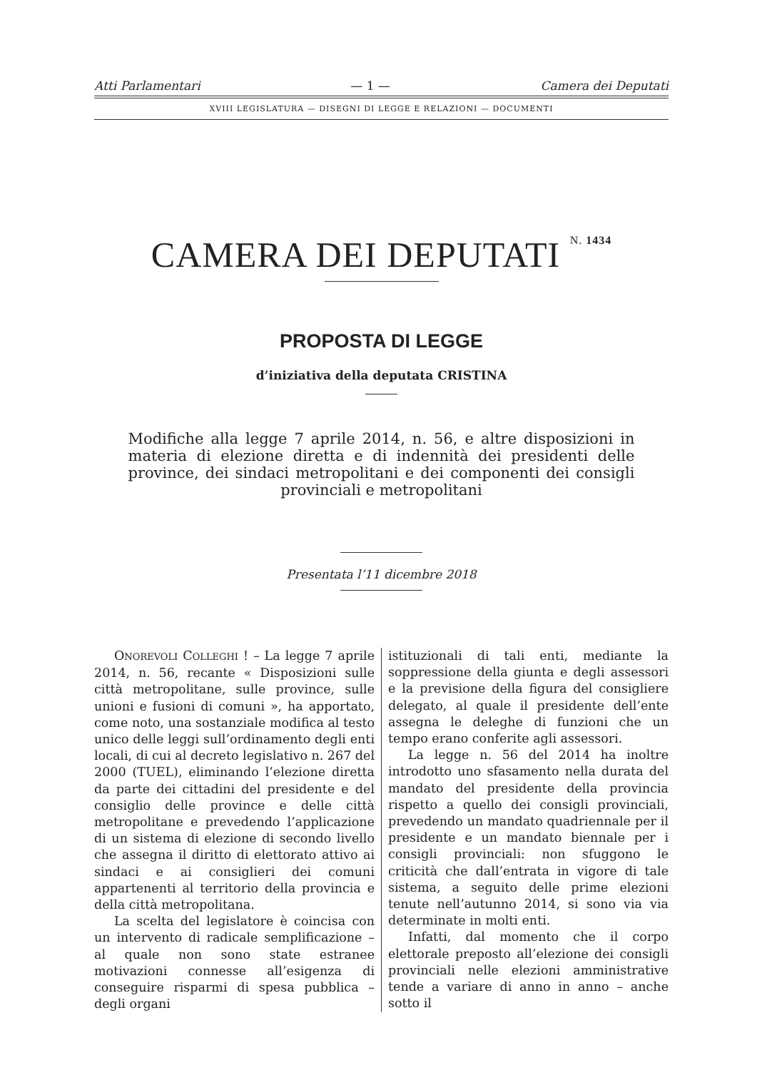Atti Parlamentari — 1 — Camera dei Deputati
XVIII LEGISLATURA — DISEGNI DI LEGGE E RELAZIONI — DOCUMENTI
CAMERA DEI DEPUTATI N. 1434
PROPOSTA DI LEGGE
d’iniziativa della deputata CRISTINA
Modifiche alla legge 7 aprile 2014, n. 56, e altre disposizioni in materia di elezione diretta e di indennità dei presidenti delle province, dei sindaci metropolitani e dei componenti dei consigli provinciali e metropolitani
Presentata l’11 dicembre 2018
ONOREVOLI COLLEGHI ! – La legge 7 aprile 2014, n. 56, recante « Disposizioni sulle città metropolitane, sulle province, sulle unioni e fusioni di comuni », ha apportato, come noto, una sostanziale modifica al testo unico delle leggi sull’ordinamento degli enti locali, di cui al decreto legislativo n. 267 del 2000 (TUEL), eliminando l’elezione diretta da parte dei cittadini del presidente e del consiglio delle province e delle città metropolitane e prevedendo l’applicazione di un sistema di elezione di secondo livello che assegna il diritto di elettorato attivo ai sindaci e ai consiglieri dei comuni appartenenti al territorio della provincia e della città metropolitana.
La scelta del legislatore è coincisa con un intervento di radicale semplificazione – al quale non sono state estranee motivazioni connesse all’esigenza di conseguire risparmi di spesa pubblica – degli organi
istituzionali di tali enti, mediante la soppressione della giunta e degli assessori e la previsione della figura del consigliere delegato, al quale il presidente dell’ente assegna le deleghe di funzioni che un tempo erano conferite agli assessori.
La legge n. 56 del 2014 ha inoltre introdotto uno sfasamento nella durata del mandato del presidente della provincia rispetto a quello dei consigli provinciali, prevedendo un mandato quadriennale per il presidente e un mandato biennale per i consigli provinciali: non sfuggono le criticità che dall’entrata in vigore di tale sistema, a seguito delle prime elezioni tenute nell’autunno 2014, si sono via via determinate in molti enti.
Infatti, dal momento che il corpo elettorale preposto all’elezione dei consigli provinciali nelle elezioni amministrative tende a variare di anno in anno – anche sotto il